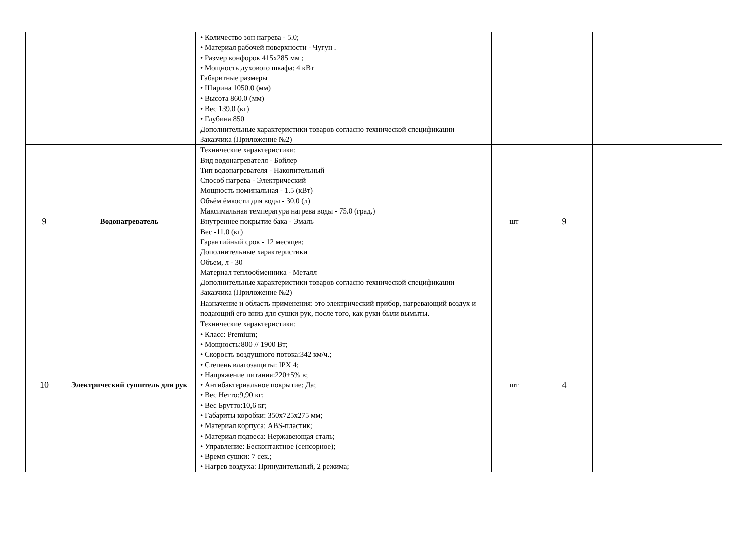| | | • Количество зон нагрева - 5.0; • Материал рабочей поверхности - Чугун . • Размер конфорок 415x285 мм ; • Мощность духового шкафа: 4 кВт Габаритные размеры • Ширина 1050.0 (мм) • Высота 860.0 (мм) • Вес 139.0 (кг) • Глубина 850 Дополнительные характеристики товаров согласно технической спецификации Заказчика (Приложение №2) | | | | |
| 9 | Водонагреватель | Технические характеристики: Вид водонагревателя - Бойлер Тип водонагревателя - Накопительный Способ нагрева - Электрический Мощность номинальная - 1.5 (кВт) Объём ёмкости для воды - 30.0 (л) Максимальная температура нагрева воды - 75.0 (град.) Внутреннее покрытие бака - Эмаль Вес -11.0 (кг) Гарантийный срок - 12 месяцев; Дополнительные характеристики Объем, л - 30 Материал теплообменника - Металл Дополнительные характеристики товаров согласно технической спецификации Заказчика (Приложение №2) | шт | 9 | | |
| 10 | Электрический сушитель для рук | Назначение и область применения: это электрический прибор, нагревающий воздух и подающий его вниз для сушки рук, после того, как руки были вымыты. Технические характеристики: • Класс: Premium; • Мощность:800 // 1900 Вт; • Скорость воздушного потока:342 км/ч.; • Степень влагозащиты: IPX 4; • Напряжение питания:220±5% в; • Антибактериальное покрытие: Да; • Вес Нетто:9,90 кг; • Вес Брутто:10,6 кг; • Габариты коробки: 350x725x275 мм; • Материал корпуса: ABS-пластик; • Материал подвеса: Нержавеющая сталь; • Управление: Бесконтактное (сенсорное); • Время сушки: 7 сек.; • Нагрев воздуха: Принудительный, 2 режима; | шт | 4 | | |